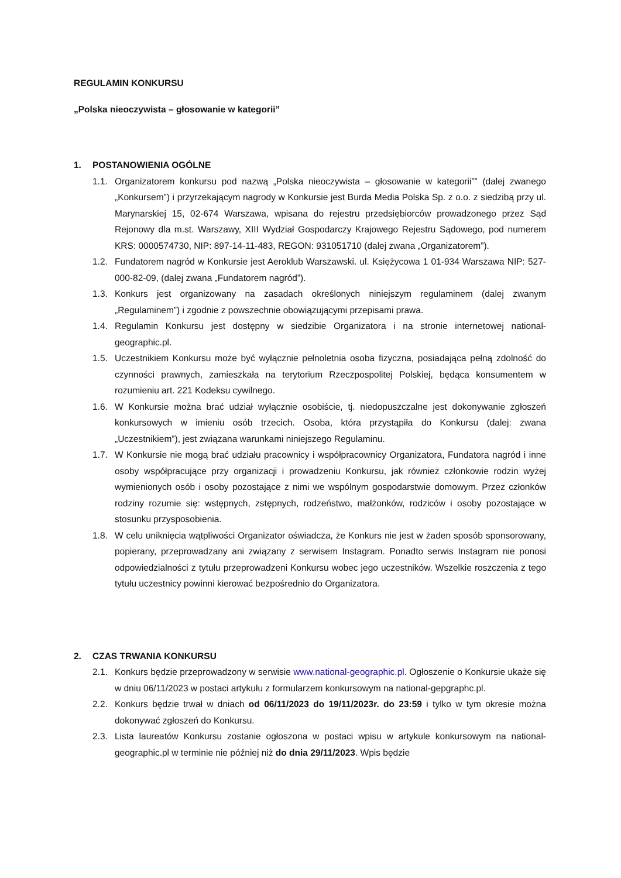REGULAMIN KONKURSU
„Polska nieoczywista – głosowanie w kategorii”
1. POSTANOWIENIA OGÓLNE
1.1. Organizatorem konkursu pod nazwą „Polska nieoczywista – głosowanie w kategorii”” (dalej zwanego „Konkursem”) i przyrzekającym nagrody w Konkursie jest Burda Media Polska Sp. z o.o. z siedzibą przy ul. Marynarskiej 15, 02-674 Warszawa, wpisana do rejestru przedsiębiorców prowadzonego przez Sąd Rejonowy dla m.st. Warszawy, XIII Wydział Gospodarczy Krajowego Rejestru Sądowego, pod numerem KRS: 0000574730, NIP: 897-14-11-483, REGON: 931051710 (dalej zwana „Organizatorem”).
1.2. Fundatorem nagród w Konkursie jest Aeroklub Warszawski. ul. Księżycowa 1 01-934 Warszawa NIP: 527-000-82-09, (dalej zwana „Fundatorem nagród”).
1.3. Konkurs jest organizowany na zasadach określonych niniejszym regulaminem (dalej zwanym „Regulaminem”) i zgodnie z powszechnie obowiązującymi przepisami prawa.
1.4. Regulamin Konkursu jest dostępny w siedzibie Organizatora i na stronie internetowej national-geographic.pl.
1.5. Uczestnikiem Konkursu może być wyłącznie pełnoletnia osoba fizyczna, posiadająca pełną zdolność do czynności prawnych, zamieszkała na terytorium Rzeczpospolitej Polskiej, będąca konsumentem w rozumieniu art. 221 Kodeksu cywilnego.
1.6. W Konkursie można brać udział wyłącznie osobiście, tj. niedopuszczalne jest dokonywanie zgłoszeń konkursowych w imieniu osób trzecich. Osoba, która przystąpiła do Konkursu (dalej: zwana „Uczestnikiem”), jest związana warunkami niniejszego Regulaminu.
1.7. W Konkursie nie mogą brać udziału pracownicy i współpracownicy Organizatora, Fundatora nagród i inne osoby współpracujące przy organizacji i prowadzeniu Konkursu, jak również członkowie rodzin wyżej wymienionych osób i osoby pozostające z nimi we wspólnym gospodarstwie domowym. Przez członków rodziny rozumie się: wstępnych, zstępnych, rodzeństwo, małżonków, rodziców i osoby pozostające w stosunku przysposobienia.
1.8. W celu uniknięcia wątpliwości Organizator oświadcza, że Konkurs nie jest w żaden sposób sponsorowany, popierany, przeprowadzany ani związany z serwisem Instagram. Ponadto serwis Instagram nie ponosi odpowiedzialności z tytułu przeprowadzeni Konkursu wobec jego uczestników. Wszelkie roszczenia z tego tytułu uczestnicy powinni kierować bezpośrednio do Organizatora.
2. CZAS TRWANIA KONKURSU
2.1. Konkurs będzie przeprowadzony w serwisie www.national-geographic.pl. Ogłoszenie o Konkursie ukaże się w dniu 06/11/2023 w postaci artykułu z formularzem konkursowym na national-gepgraphc.pl.
2.2. Konkurs będzie trwał w dniach od 06/11/2023 do 19/11/2023r. do 23:59 i tylko w tym okresie można dokonywać zgłoszeń do Konkursu.
2.3. Lista laureatów Konkursu zostanie ogłoszona w postaci wpisu w artykule konkursowym na national-geographic.pl w terminie nie później niż do dnia 29/11/2023. Wpis będzie